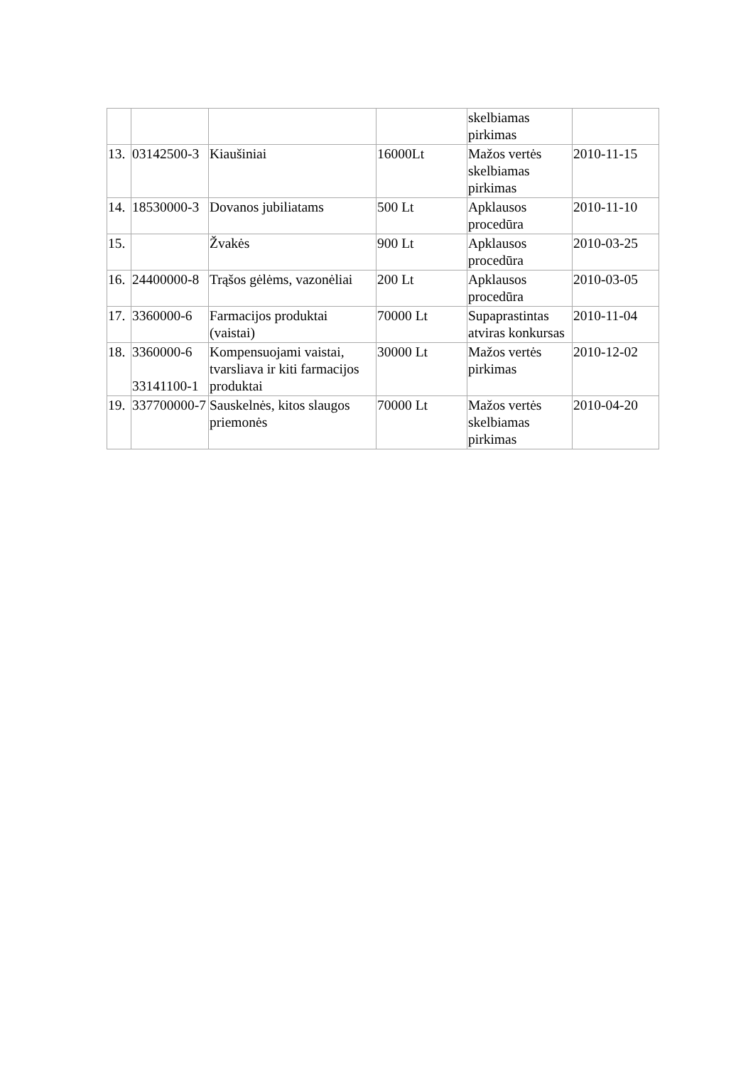| | | | | skelbiamas pirkimas | |
| 13. | 03142500-3 | Kiaušiniai | 16000Lt | Mažos vertės skelbiamas pirkimas | 2010-11-15 |
| 14. | 18530000-3 | Dovanos jubiliatams | 500 Lt | Apklausos procedūra | 2010-11-10 |
| 15. | | Žvakės | 900 Lt | Apklausos procedūra | 2010-03-25 |
| 16. | 24400000-8 | Trąšos gėlėms, vazonėliai | 200 Lt | Apklausos procedūra | 2010-03-05 |
| 17. | 3360000-6 | Farmacijos produktai (vaistai) | 70000 Lt | Supaprastintas atviras konkursas | 2010-11-04 |
| 18. | 3360000-6 33141100-1 | Kompensuojami vaistai, tvarsliava ir kiti farmacijos produktai | 30000 Lt | Mažos vertės pirkimas | 2010-12-02 |
| 19. | 337700000-7 | Sauskelnės, kitos slaugos priemonės | 70000 Lt | Mažos vertės skelbiamas pirkimas | 2010-04-20 |